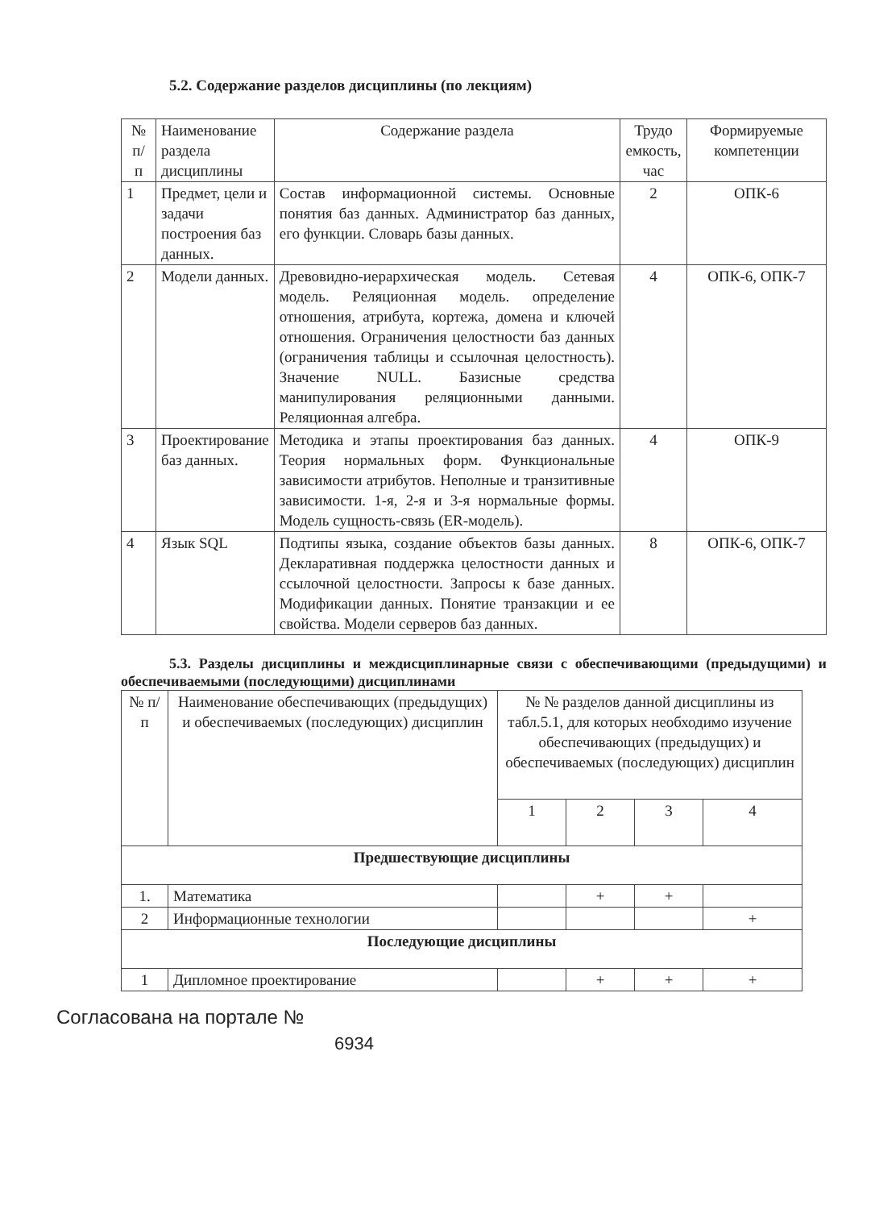5.2. Содержание разделов дисциплины (по лекциям)
| № п/ п | Наименование раздела дисциплины | Содержание раздела | Трудо емкость, час | Формируемые компетенции |
| --- | --- | --- | --- | --- |
| 1 | Предмет, цели и задачи построения баз данных. | Состав информационной системы. Основные понятия баз данных. Администратор баз данных, его функции. Словарь базы данных. | 2 | ОПК-6 |
| 2 | Модели данных. | Древовидно-иерархическая модель. Сетевая модель. Реляционная модель. определение отношения, атрибута, кортежа, домена и ключей отношения. Ограничения целостности баз данных (ограничения таблицы и ссылочная целостность). Значение NULL. Базисные средства манипулирования реляционными данными. Реляционная алгебра. | 4 | ОПК-6, ОПК-7 |
| 3 | Проектирование баз данных. | Методика и этапы проектирования баз данных. Теория нормальных форм. Функциональные зависимости атрибутов. Неполные и транзитивные зависимости. 1-я, 2-я и 3-я нормальные формы. Модель сущность-связь (ER-модель). | 4 | ОПК-9 |
| 4 | Язык SQL | Подтипы языка, создание объектов базы данных. Декларативная поддержка целостности данных и ссылочной целостности. Запросы к базе данных. Модификации данных. Понятие транзакции и ее свойства. Модели серверов баз данных. | 8 | ОПК-6, ОПК-7 |
5.3. Разделы дисциплины и междисциплинарные связи с обеспечивающими (предыдущими) и обеспечиваемыми (последующими) дисциплинами
| № п/п | Наименование обеспечивающих (предыдущих) и обеспечиваемых (последующих) дисциплин | № № разделов данной дисциплины из табл.5.1, для которых необходимо изучение обеспечивающих (предыдущих) и обеспечиваемых (последующих) дисциплин | | | |
| --- | --- | --- | --- | --- | --- |
| | | 1 | 2 | 3 | 4 |
| Предшествующие дисциплины | | | | | |
| 1. | Математика | | + | + | |
| 2 | Информационные технологии | | | | + |
| Последующие дисциплины | | | | | |
| 1 | Дипломное проектирование | | + | + | + |
Согласована на портале №
6934